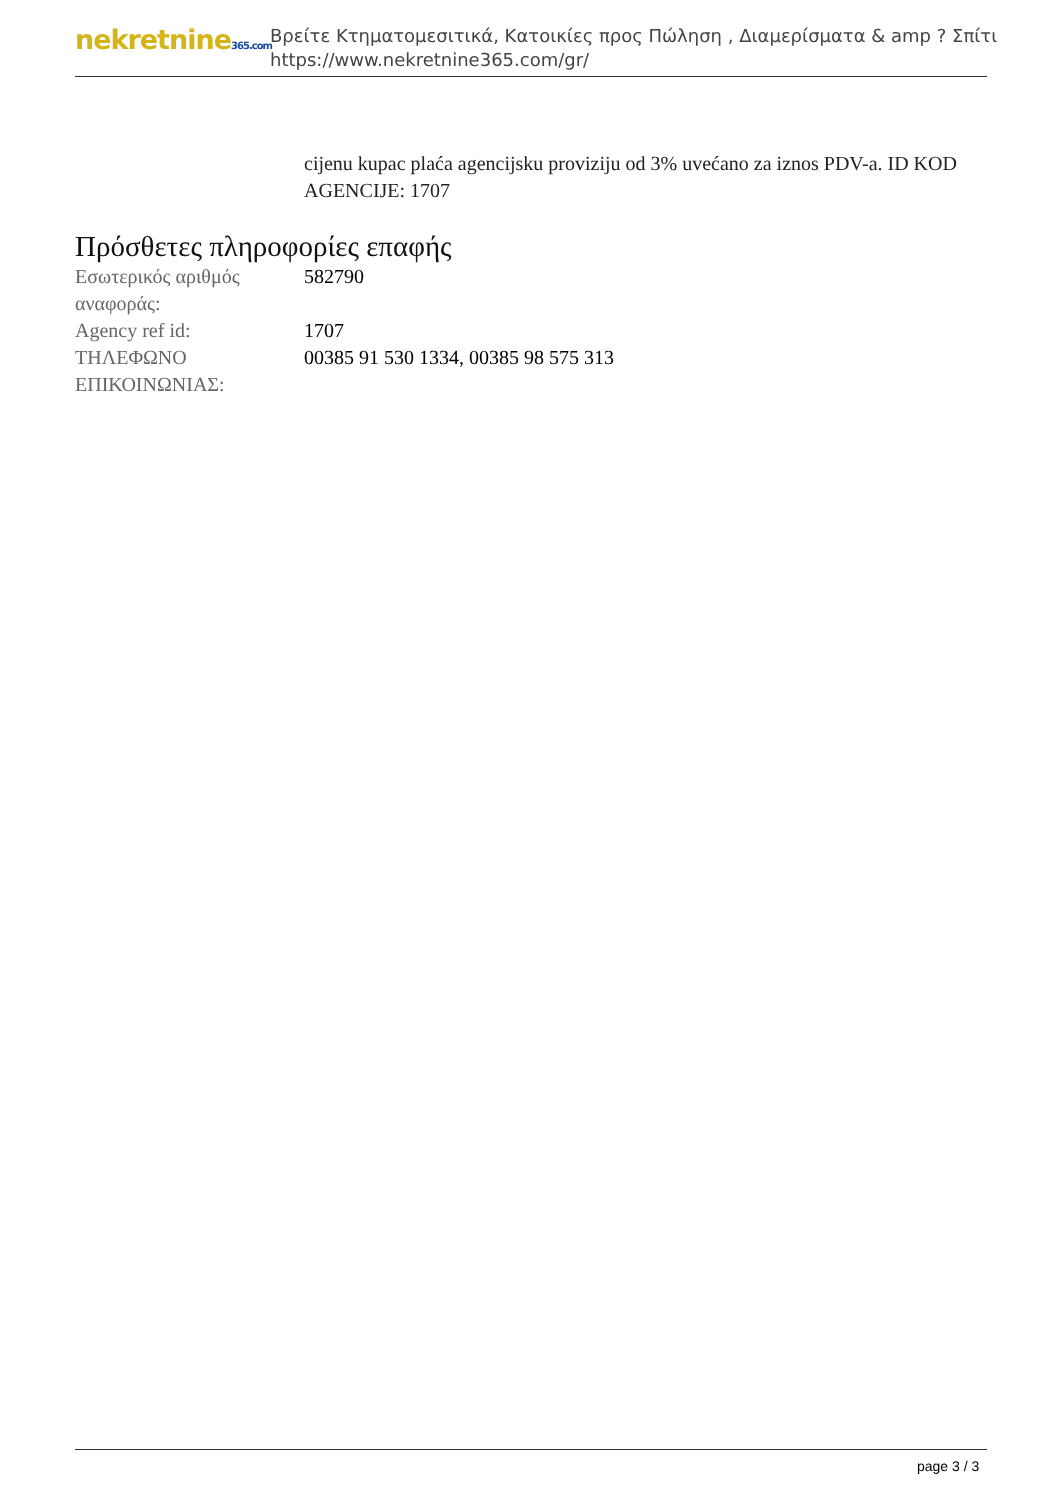nekretnine365.com
Βρείτε Κτηματομεσιτικά, Κατοικίες προς Πώληση , Διαμερίσματα & amp ? Σπίτι
https://www.nekretnine365.com/gr/
cijenu kupac plaća agencijsku proviziju od 3% uvećano za iznos PDV-a. ID KOD AGENCIJE: 1707
Πρόσθετες πληροφορίες επαφής
| Εσωτερικός αριθμός αναφοράς: | 582790 |
| Agency ref id: | 1707 |
| ΤΗΛΕΦΩΝΟ ΕΠΙΚΟΙΝΩΝΙΑΣ: | 00385 91 530 1334, 00385 98 575 313 |
page 3 / 3